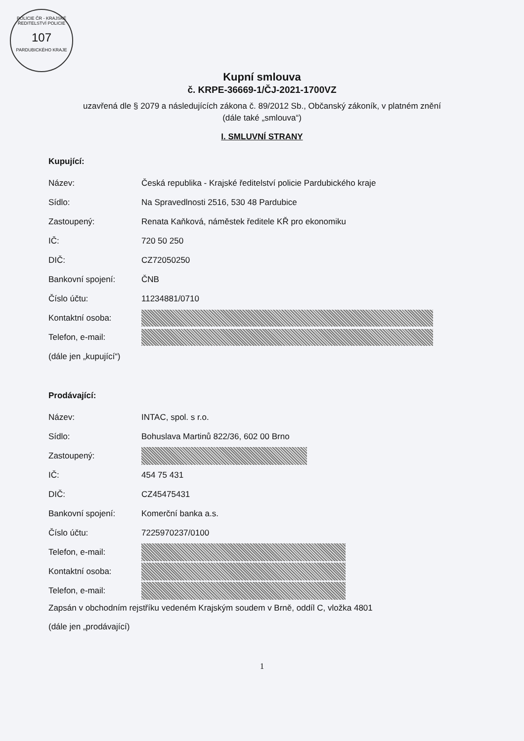POLICIE ČR - KRAJSKÉ ŘEDITELSTVÍ POLICIE
107
PARDUBICKÉHO KRAJE
Kupní smlouva
č. KRPE-36669-1/ČJ-2021-1700VZ
uzavřená dle § 2079 a následujících zákona č. 89/2012 Sb., Občanský zákoník, v platném znění
(dále také „smlouva“)
I. SMLUVNÍ STRANY
Kupující:
Název: Česká republika - Krajské ředitelství policie Pardubického kraje
Sídlo: Na Spravedlnosti 2516, 530 48 Pardubice
Zastoupený: Renata Kaňková, náměstek ředitele KŘ pro ekonomiku
IČ: 720 50 250
DIČ: CZ72050250
Bankovní spojení: ČNB
Číslo účtu: 11234881/0710
Kontaktní osoba:
Telefon, e-mail:
(dále jen „kupující“)
Prodávající:
Název: INTAC, spol. s r.o.
Sídlo: Bohuslava Martinů 822/36, 602 00 Brno
Zastoupený:
IČ: 454 75 431
DIČ: CZ45475431
Bankovní spojení: Komerční banka a.s.
Číslo účtu: 7225970237/0100
Telefon, e-mail:
Kontaktní osoba:
Telefon, e-mail:
Zapsán v obchodním rejstříku vedeném Krajským soudem v Brně, oddíl C, vložka 4801
(dále jen „prodávající)
1